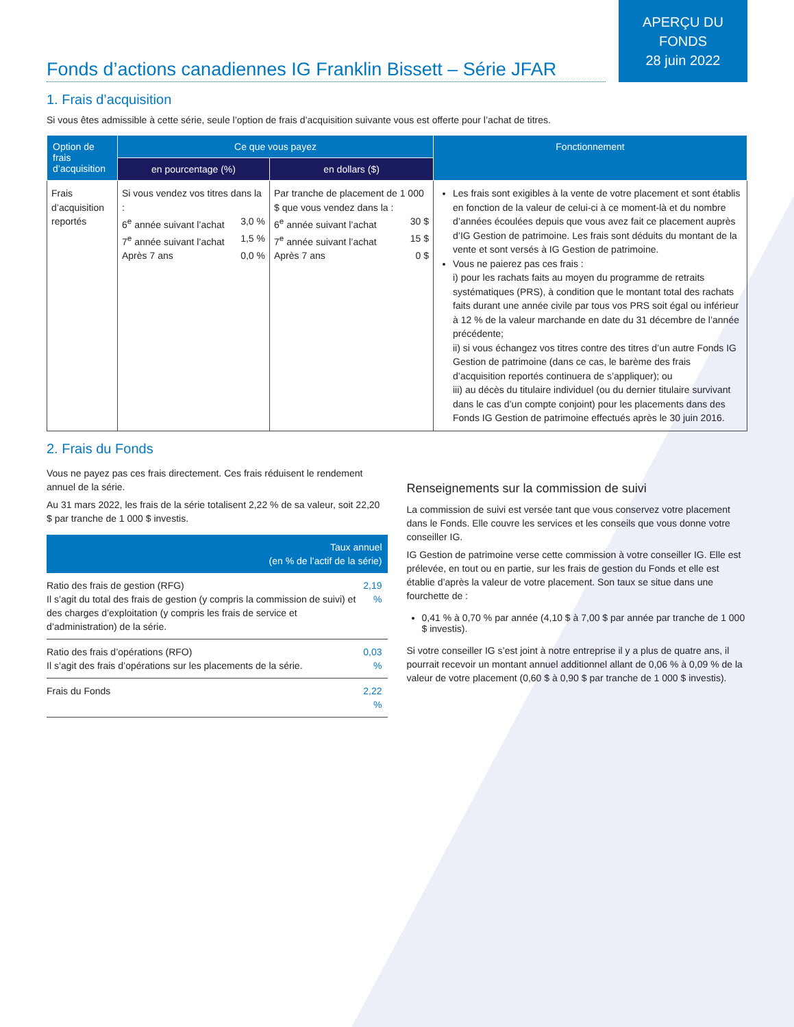APERÇU DU
FONDS
28 juin 2022
Fonds d’actions canadiennes IG Franklin Bissett – Série JFAR
1. Frais d’acquisition
Si vous êtes admissible à cette série, seule l’option de frais d’acquisition suivante vous est offerte pour l’achat de titres.
| Option de frais d’acquisition | Ce que vous payez | | Fonctionnement |
| --- | --- | --- | --- |
| | en pourcentage (%) | en dollars ($) | |
| Frais d’acquisition reportés | Si vous vendez vos titres dans la : 6<sup>e</sup> année suivant l’achat 3,0 % 7<sup>e</sup> année suivant l’achat 1,5 % Après 7 ans 0,0 % | Par tranche de placement de 1 000 $ que vous vendez dans la : 6<sup>e</sup> année suivant l’achat 30 $ 7<sup>e</sup> année suivant l’achat 15 $ Après 7 ans 0 $ | Les frais sont exigibles à la vente de votre placement et sont établis en fonction de la valeur de celui-ci à ce moment-là et du nombre d’années écoulées depuis que vous avez fait ce placement auprès d’IG Gestion de patrimoine. Les frais sont déduits du montant de la vente et sont versés à IG Gestion de patrimoine. Vous ne paierez pas ces frais : i) pour les rachats faits au moyen du programme de retraits systématiques (PRS), à condition que le montant total des rachats faits durant une année civile par tous vos PRS soit égal ou inférieur à 12 % de la valeur marchande en date du 31 décembre de l’année précédente; ii) si vous échangez vos titres contre des titres d’un autre Fonds IG Gestion de patrimoine (dans ce cas, le barème des frais d’acquisition reportés continuera de s’appliquer); ou iii) au décès du titulaire individuel (ou du dernier titulaire survivant dans le cas d’un compte conjoint) pour les placements dans des Fonds IG Gestion de patrimoine effectués après le 30 juin 2016. |
2. Frais du Fonds
Vous ne payez pas ces frais directement. Ces frais réduisent le rendement annuel de la série.
Au 31 mars 2022, les frais de la série totalisent 2,22 % de sa valeur, soit 22,20 $ par tranche de 1 000 $ investis.
| Taux annuel (en % de l’actif de la série) | |
| --- | --- |
| Ratio des frais de gestion (RFG) Il s’agit du total des frais de gestion (y compris la commission de suivi) et des charges d’exploitation (y compris les frais de service et d’administration) de la série. | 2,19 % |
| Ratio des frais d’opérations (RFO) Il s’agit des frais d’opérations sur les placements de la série. | 0,03 % |
| Frais du Fonds | 2,22 % |
Renseignements sur la commission de suivi
La commission de suivi est versée tant que vous conservez votre placement dans le Fonds. Elle couvre les services et les conseils que vous donne votre conseiller IG.
IG Gestion de patrimoine verse cette commission à votre conseiller IG. Elle est prélevée, en tout ou en partie, sur les frais de gestion du Fonds et elle est établie d’après la valeur de votre placement. Son taux se situe dans une fourchette de :
0,41 % à 0,70 % par année (4,10 $ à 7,00 $ par année par tranche de 1 000 $ investis).
Si votre conseiller IG s’est joint à notre entreprise il y a plus de quatre ans, il pourrait recevoir un montant annuel additionnel allant de 0,06 % à 0,09 % de la valeur de votre placement (0,60 $ à 0,90 $ par tranche de 1 000 $ investis).